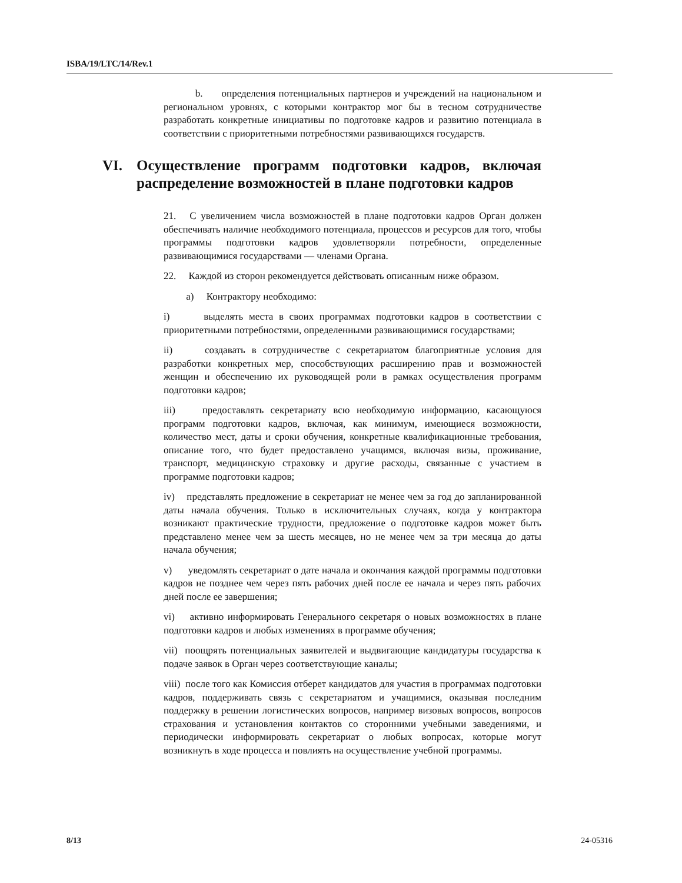ISBA/19/LTC/14/Rev.1
b. определения потенциальных партнеров и учреждений на национальном и региональном уровнях, с которыми контрактор мог бы в тесном сотрудничестве разработать конкретные инициативы по подготовке кадров и развитию потенциала в соответствии с приоритетными потребностями развивающихся государств.
VI. Осуществление программ подготовки кадров, включая распределение возможностей в плане подготовки кадров
21. С увеличением числа возможностей в плане подготовки кадров Орган должен обеспечивать наличие необходимого потенциала, процессов и ресурсов для того, чтобы программы подготовки кадров удовлетворяли потребности, определенные развивающимися государствами — членами Органа.
22. Каждой из сторон рекомендуется действовать описанным ниже образом.
a) Контрактору необходимо:
i) выделять места в своих программах подготовки кадров в соответствии с приоритетными потребностями, определенными развивающимися государствами;
ii) создавать в сотрудничестве с секретариатом благоприятные условия для разработки конкретных мер, способствующих расширению прав и возможностей женщин и обеспечению их руководящей роли в рамках осуществления программ подготовки кадров;
iii) предоставлять секретариату всю необходимую информацию, касающуюся программ подготовки кадров, включая, как минимум, имеющиеся возможности, количество мест, даты и сроки обучения, конкретные квалификационные требования, описание того, что будет предоставлено учащимся, включая визы, проживание, транспорт, медицинскую страховку и другие расходы, связанные с участием в программе подготовки кадров;
iv) представлять предложение в секретариат не менее чем за год до запланированной даты начала обучения. Только в исключительных случаях, когда у контрактора возникают практические трудности, предложение о подготовке кадров может быть представлено менее чем за шесть месяцев, но не менее чем за три месяца до даты начала обучения;
v) уведомлять секретариат о дате начала и окончания каждой программы подготовки кадров не позднее чем через пять рабочих дней после ее начала и через пять рабочих дней после ее завершения;
vi) активно информировать Генерального секретаря о новых возможностях в плане подготовки кадров и любых изменениях в программе обучения;
vii) поощрять потенциальных заявителей и выдвигающие кандидатуры государства к подаче заявок в Орган через соответствующие каналы;
viii) после того как Комиссия отберет кандидатов для участия в программах подготовки кадров, поддерживать связь с секретариатом и учащимися, оказывая последним поддержку в решении логистических вопросов, например визовых вопросов, вопросов страхования и установления контактов со сторонними учебными заведениями, и периодически информировать секретариат о любых вопросах, которые могут возникнуть в ходе процесса и повлиять на осуществление учебной программы.
8/13 24-05316